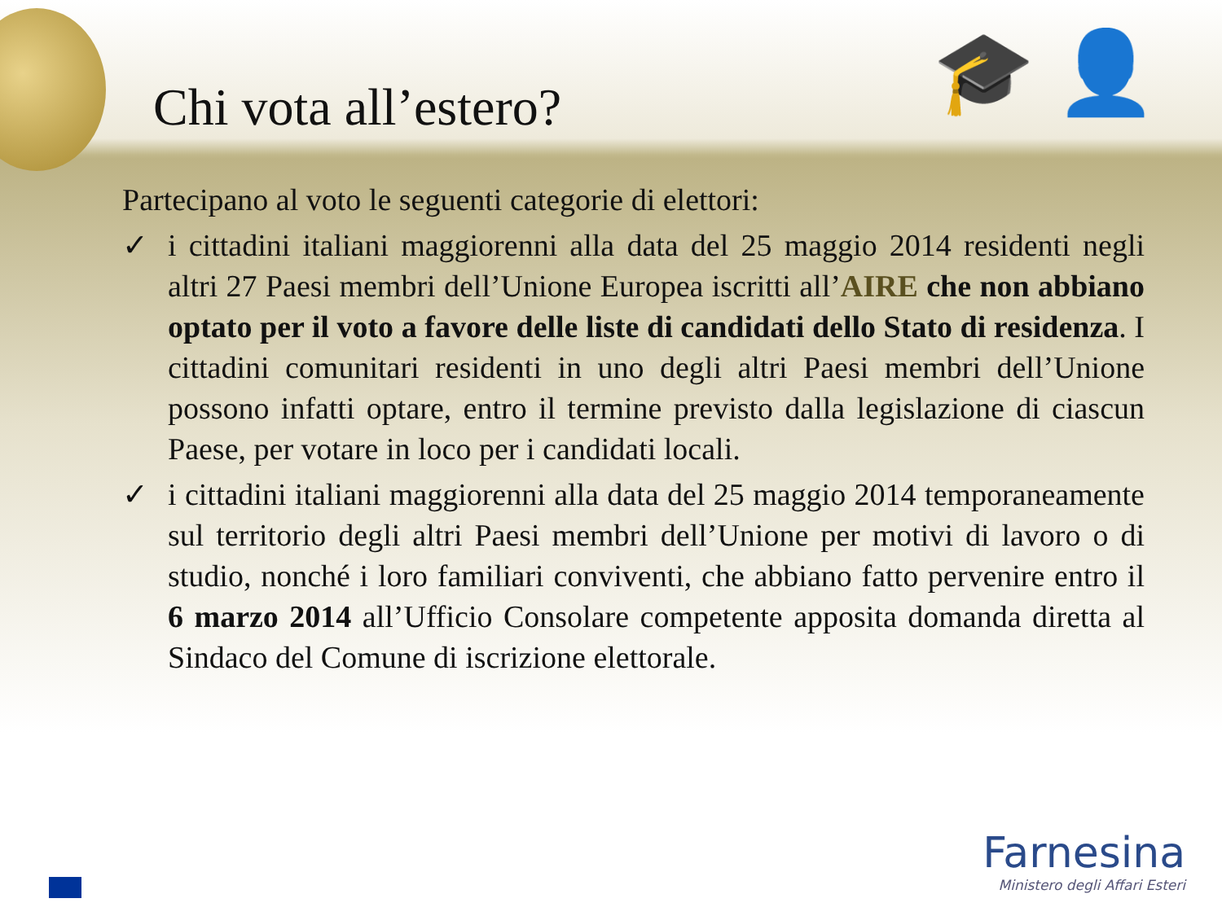🎓 👤
Chi vota all’estero?
Partecipano al voto le seguenti categorie di elettori:
✓ i cittadini italiani maggiorenni alla data del 25 maggio 2014 residenti negli altri 27 Paesi membri dell’Unione Europea iscritti all’AIRE che non abbiano optato per il voto a favore delle liste di candidati dello Stato di residenza. I cittadini comunitari residenti in uno degli altri Paesi membri dell’Unione possono infatti optare, entro il termine previsto dalla legislazione di ciascun Paese, per votare in loco per i candidati locali.
✓ i cittadini italiani maggiorenni alla data del 25 maggio 2014 temporaneamente sul territorio degli altri Paesi membri dell’Unione per motivi di lavoro o di studio, nonché i loro familiari conviventi, che abbiano fatto pervenire entro il 6 marzo 2014 all’Ufficio Consolare competente apposita domanda diretta al Sindaco del Comune di iscrizione elettorale.
Farnesina
Ministero degli Affari Esteri